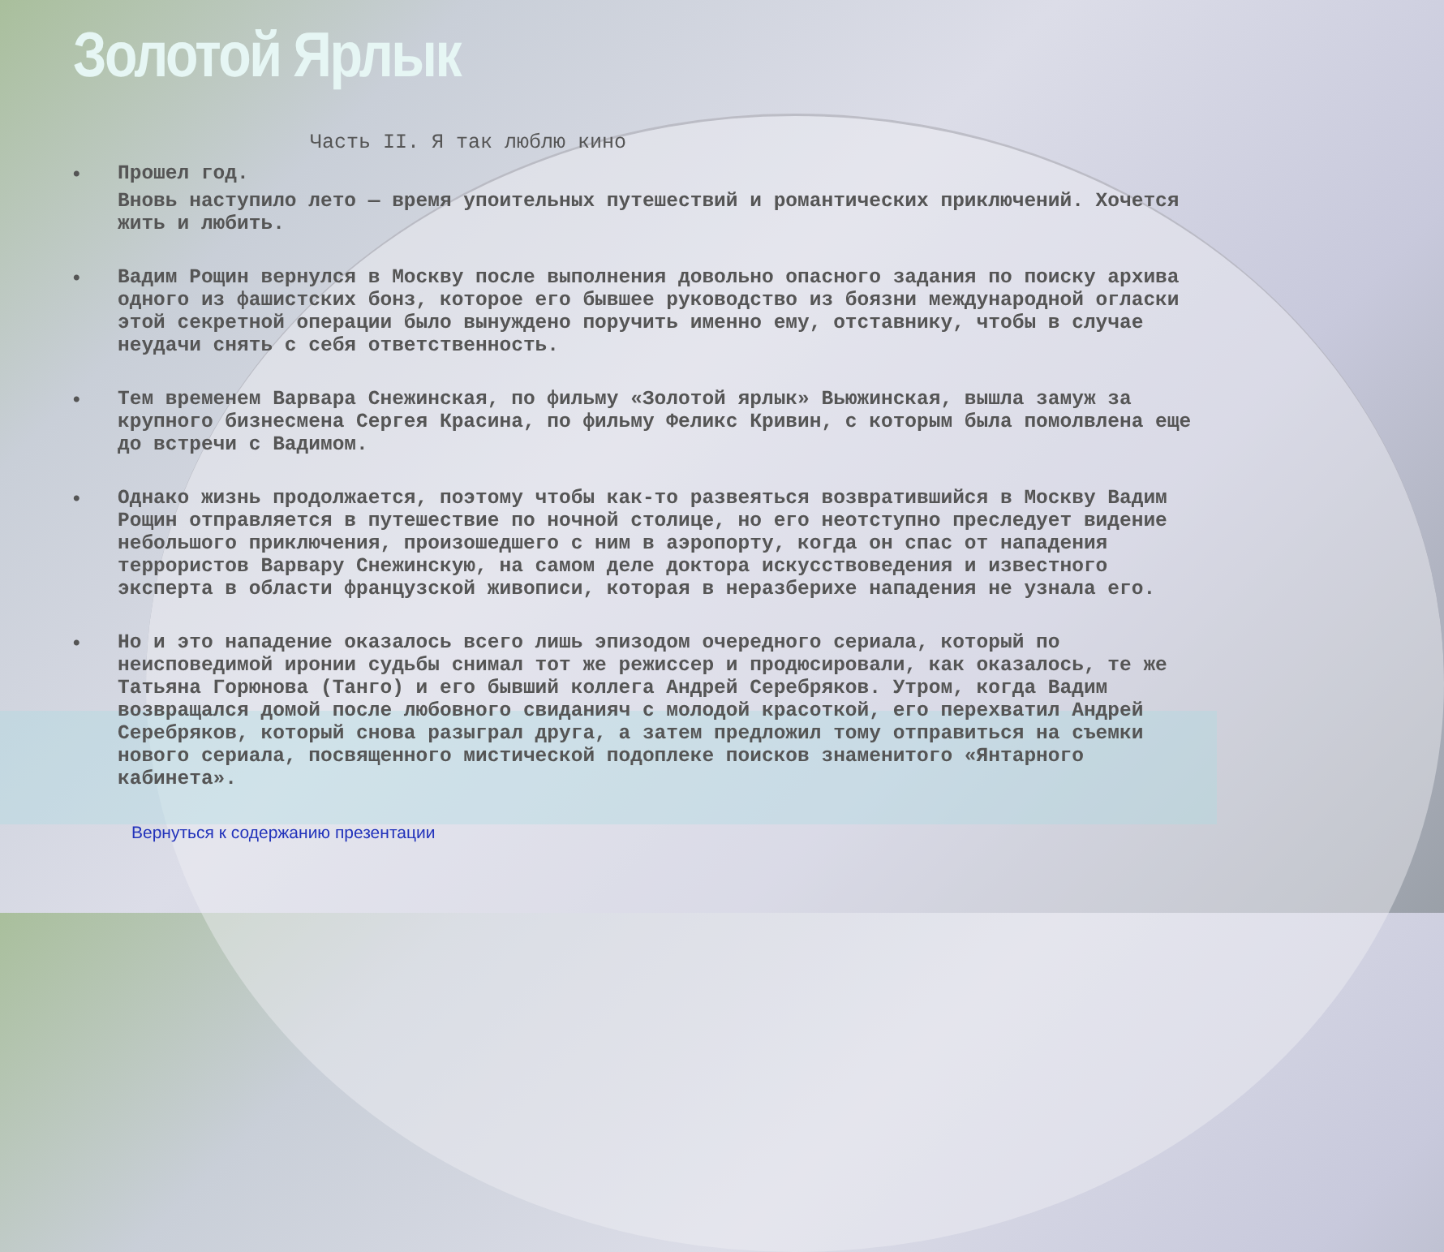Золотой Ярлык
Часть II. Я так люблю кино
•
Прошел год.
Вновь наступило лето — время упоительных путешествий и романтических приключений. Хочется жить и любить.
• Вадим Рощин вернулся в Москву после выполнения довольно опасного задания по поиску архива одного из фашистских бонз, которое его бывшее руководство из боязни международной огласки этой секретной операции было вынуждено поручить именно ему, отставнику, чтобы в случае неудачи снять с себя ответственность.
• Тем временем Варвара Снежинская, по фильму «Золотой ярлык» Вьюжинская, вышла замуж за крупного бизнесмена Сергея Красина, по фильму Феликс Кривин, с которым была помолвлена еще до встречи с Вадимом.
• Однако жизнь продолжается, поэтому чтобы как-то развеяться возвратившийся в Москву Вадим Рощин отправляется в путешествие по ночной столице, но его неотступно преследует видение небольшого приключения, произошедшего с ним в аэропорту, когда он спас от нападения террористов Варвару Снежинскую, на самом деле доктора искусствоведения и известного эксперта в области французской живописи, которая в неразберихе нападения не узнала его.
• Но и это нападение оказалось всего лишь эпизодом очередного сериала, который по неисповедимой иронии судьбы снимал тот же режиссер и продюсировали, как оказалось, те же Татьяна Горюнова (Танго) и его бывший коллега Андрей Серебряков. Утром, когда Вадим возвращался домой после любовного свиданияч с молодой красоткой, его перехватил Андрей Серебряков, который снова разыграл друга, а затем предложил тому отправиться на съемки нового сериала, посвященного мистической подоплеке поисков знаменитого «Янтарного кабинета».
Вернуться к содержанию презентации